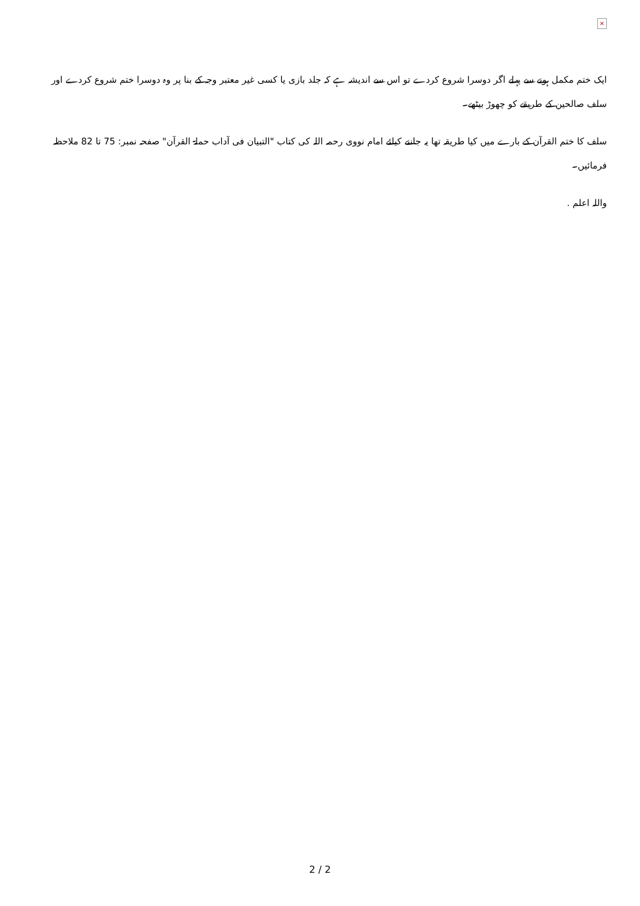×
ایک ختم مکمل ہونے سے پہلے اگر دوسرا شروع کردے تو اس سے اندیشہ ہے کہ جلد بازی یا کسی غیر معتبر وجہ کے بنا پر وہ دوسرا ختم شروع کردے اور سلف صالحین کے طریقے کو چھوڑ بیٹھے۔
سلف کا ختم القرآن کے بارے میں کیا طریقہ تھا یہ جاننے کیلئے امام نووی رحمہ اللہ کی کتاب "التبیان فی آداب حملۃ القرآن" صفحہ نمبر: 75 تا 82 ملاحظہ فرمائیں۔
واللہ اعلم .
2 / 2